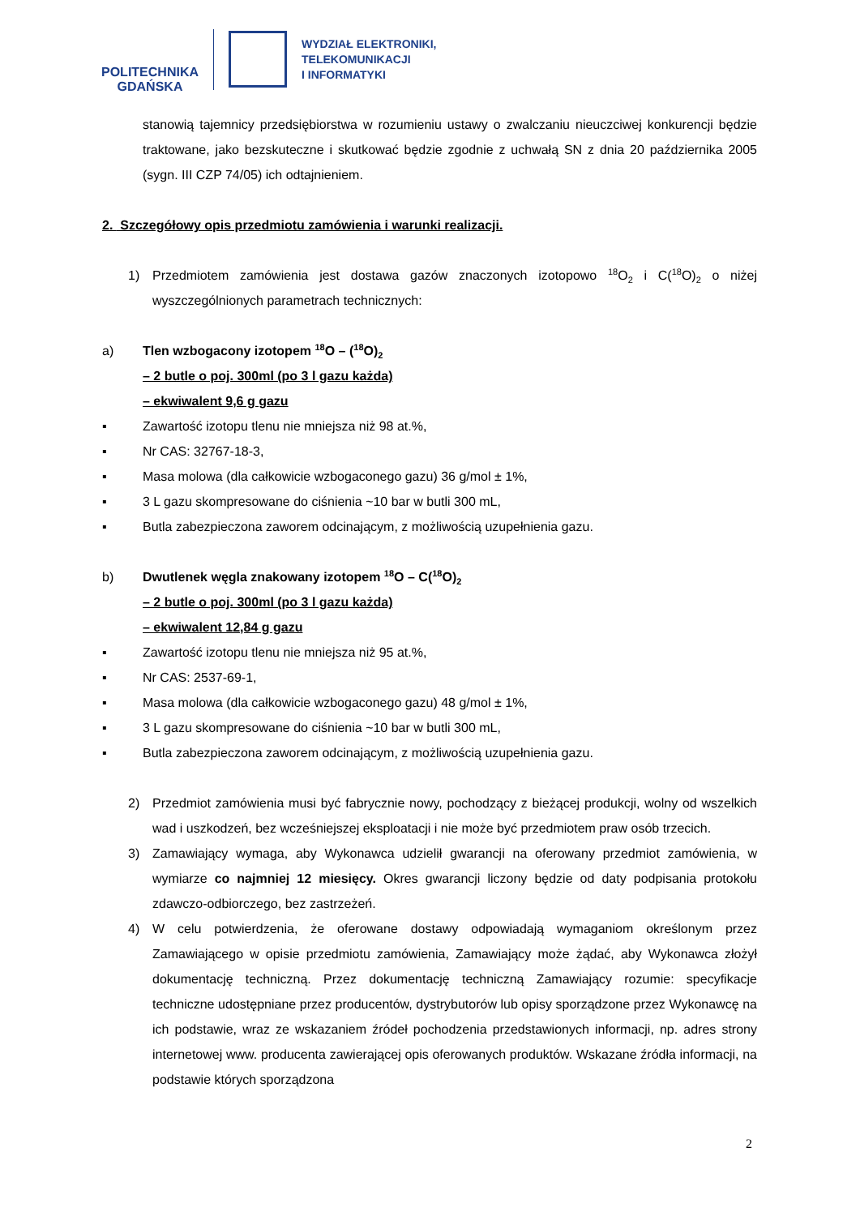POLITECHNIKA
GDAŃSKA
WYDZIAŁ ELEKTRONIKI,
TELEKOMUNIKACJI
I INFORMATYKI
stanowią tajemnicy przedsiębiorstwa w rozumieniu ustawy o zwalczaniu nieuczciwej konkurencji będzie traktowane, jako bezskuteczne i skutkować będzie zgodnie z uchwałą SN z dnia 20 października 2005 (sygn. III CZP 74/05) ich odtajnieniem.
2. Szczegółowy opis przedmiotu zamówienia i warunki realizacji.
1) Przedmiotem zamówienia jest dostawa gazów znaczonych izotopowo <sup>18</sup>O<sub>2</sub> i C(<sup>18</sup>O)<sub>2</sub> o niżej wyszczególnionych parametrach technicznych:
a) Tlen wzbogacony izotopem <sup>18</sup>O – (<sup>18</sup>O)<sub>2</sub>
– 2 butle o poj. 300ml (po 3 l gazu każda)
– ekwiwalent 9,6 g gazu
▪ Zawartość izotopu tlenu nie mniejsza niż 98 at.%,
▪ Nr CAS: 32767-18-3,
▪ Masa molowa (dla całkowicie wzbogaconego gazu) 36 g/mol ± 1%,
▪ 3 L gazu skompresowane do ciśnienia ~10 bar w butli 300 mL,
▪ Butla zabezpieczona zaworem odcinającym, z możliwością uzupełnienia gazu.
b) Dwutlenek węgla znakowany izotopem <sup>18</sup>O – C(<sup>18</sup>O)<sub>2</sub>
– 2 butle o poj. 300ml (po 3 l gazu każda)
– ekwiwalent 12,84 g gazu
▪ Zawartość izotopu tlenu nie mniejsza niż 95 at.%,
▪ Nr CAS: 2537-69-1,
▪ Masa molowa (dla całkowicie wzbogaconego gazu) 48 g/mol ± 1%,
▪ 3 L gazu skompresowane do ciśnienia ~10 bar w butli 300 mL,
▪ Butla zabezpieczona zaworem odcinającym, z możliwością uzupełnienia gazu.
2) Przedmiot zamówienia musi być fabrycznie nowy, pochodzący z bieżącej produkcji, wolny od wszelkich wad i uszkodzeń, bez wcześniejszej eksploatacji i nie może być przedmiotem praw osób trzecich.
3) Zamawiający wymaga, aby Wykonawca udzielił gwarancji na oferowany przedmiot zamówienia, w wymiarze co najmniej 12 miesięcy. Okres gwarancji liczony będzie od daty podpisania protokołu zdawczo-odbiorczego, bez zastrzeżeń.
4) W celu potwierdzenia, że oferowane dostawy odpowiadają wymaganiom określonym przez Zamawiającego w opisie przedmiotu zamówienia, Zamawiający może żądać, aby Wykonawca złożył dokumentację techniczną. Przez dokumentację techniczną Zamawiający rozumie: specyfikacje techniczne udostępniane przez producentów, dystrybutorów lub opisy sporządzone przez Wykonawcę na ich podstawie, wraz ze wskazaniem źródeł pochodzenia przedstawionych informacji, np. adres strony internetowej www. producenta zawierającej opis oferowanych produktów. Wskazane źródła informacji, na podstawie których sporządzona
2